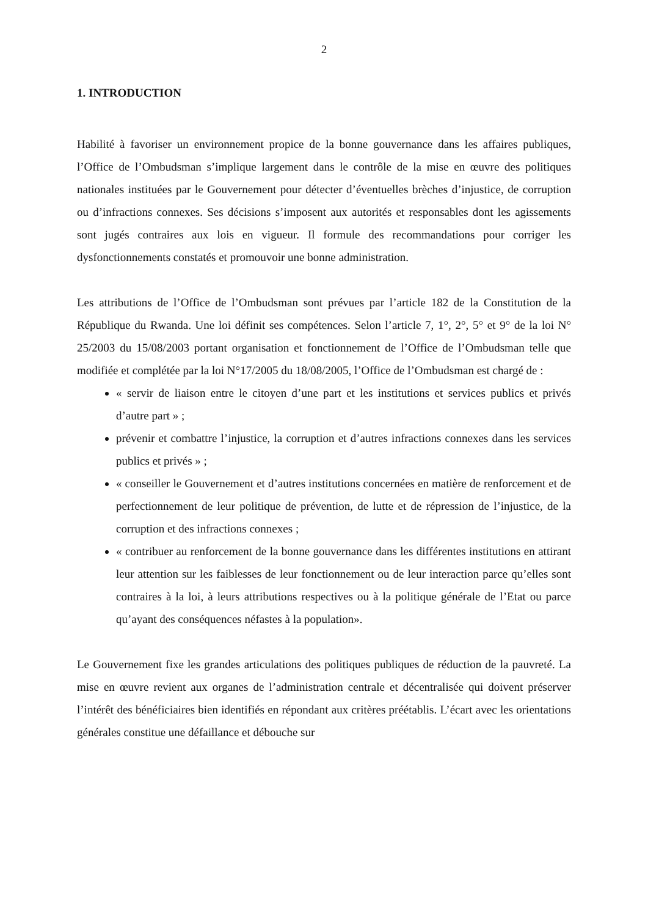2
1. INTRODUCTION
Habilité à favoriser un environnement propice de la bonne gouvernance dans les affaires publiques, l’Office de l’Ombudsman s’implique largement dans le contrôle de la mise en œuvre des politiques nationales instituées par le Gouvernement pour détecter d’éventuelles brèches d’injustice, de corruption ou d’infractions connexes. Ses décisions s’imposent aux autorités et responsables dont les agissements sont jugés contraires aux lois en vigueur. Il formule des recommandations pour corriger les dysfonctionnements constatés et promouvoir une bonne administration.
Les attributions de l’Office de l’Ombudsman sont prévues par l’article 182 de la Constitution de la République du Rwanda. Une loi définit ses compétences. Selon l’article 7, 1°, 2°, 5° et 9° de la loi N° 25/2003 du 15/08/2003 portant organisation et fonctionnement de l’Office de l’Ombudsman telle que modifiée et complétée par la loi N°17/2005 du 18/08/2005, l’Office de l’Ombudsman est chargé de :
« servir de liaison entre le citoyen d’une part et les institutions et services publics et privés d’autre part » ;
prévenir et combattre l’injustice, la corruption et d’autres infractions connexes dans les services publics et privés » ;
« conseiller le Gouvernement et d’autres institutions concernées en matière de renforcement et de perfectionnement de leur politique de prévention, de lutte et de répression de l’injustice, de la corruption et des infractions connexes ;
« contribuer au renforcement de la bonne gouvernance dans les différentes institutions en attirant leur attention sur les faiblesses de leur fonctionnement ou de leur interaction parce qu’elles sont contraires à la loi, à leurs attributions respectives ou à la politique générale de l’Etat ou parce qu’ayant des conséquences néfastes à la population».
Le Gouvernement fixe les grandes articulations des politiques publiques de réduction de la pauvreté. La mise en œuvre revient aux organes de l’administration centrale et décentralisée qui doivent préserver l’intérêt des bénéficiaires bien identifiés en répondant aux critères préétablis. L’écart avec les orientations générales constitue une défaillance et débouche sur